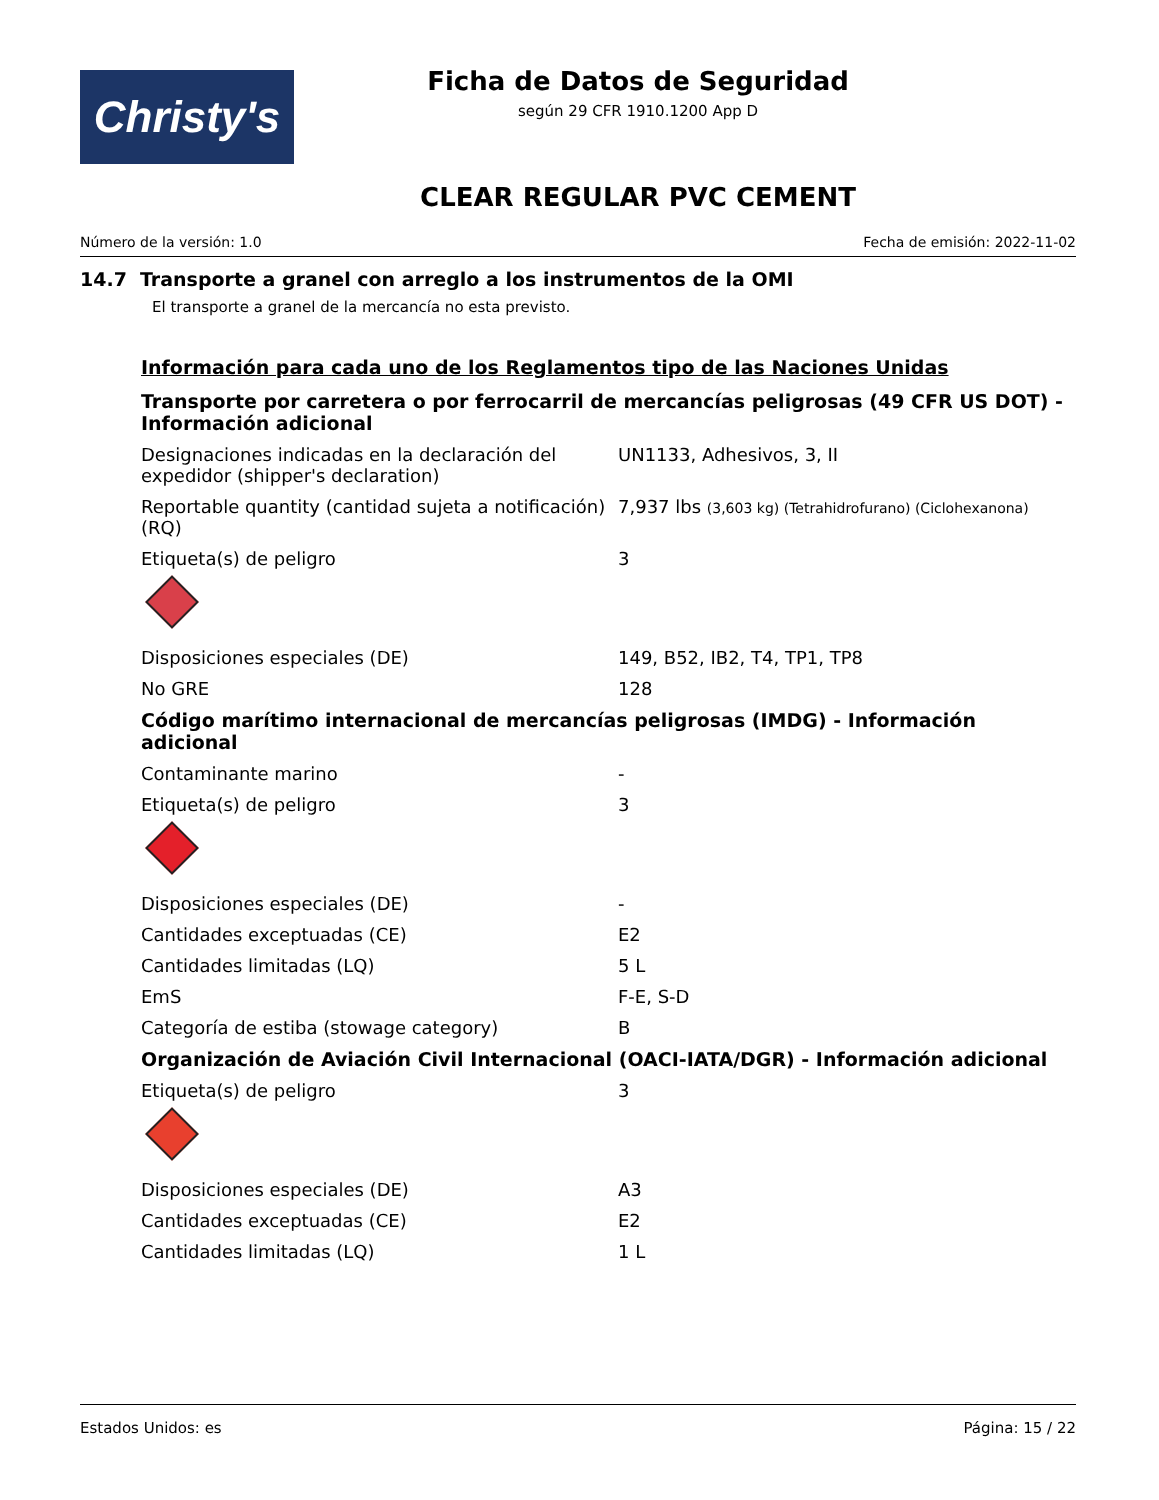Christy's
Ficha de Datos de Seguridad
según 29 CFR 1910.1200 App D
CLEAR REGULAR PVC CEMENT
Número de la versión: 1.0 Fecha de emisión: 2022-11-02
14.7 Transporte a granel con arreglo a los instrumentos de la OMI
El transporte a granel de la mercancía no esta previsto.
Información para cada uno de los Reglamentos tipo de las Naciones Unidas
Transporte por carretera o por ferrocarril de mercancías peligrosas (49 CFR US DOT) - Información adicional
Designaciones indicadas en la declaración del expedidor (shipper's declaration)
UN1133, Adhesivos, 3, II
Reportable quantity (cantidad sujeta a notificación) (RQ)
7,937 lbs (3,603 kg) (Tetrahidrofurano) (Ciclohexanona)
Etiqueta(s) de peligro 3
Disposiciones especiales (DE) 149, B52, IB2, T4, TP1, TP8
No GRE 128
Código marítimo internacional de mercancías peligrosas (IMDG) - Información adicional
Contaminante marino -
Etiqueta(s) de peligro 3
Disposiciones especiales (DE) -
Cantidades exceptuadas (CE) E2
Cantidades limitadas (LQ) 5 L
EmS F-E, S-D
Categoría de estiba (stowage category) B
Organización de Aviación Civil Internacional (OACI-IATA/DGR) - Información adicional
Etiqueta(s) de peligro 3
Disposiciones especiales (DE) A3
Cantidades exceptuadas (CE) E2
Cantidades limitadas (LQ) 1 L
Estados Unidos: es Página: 15 / 22